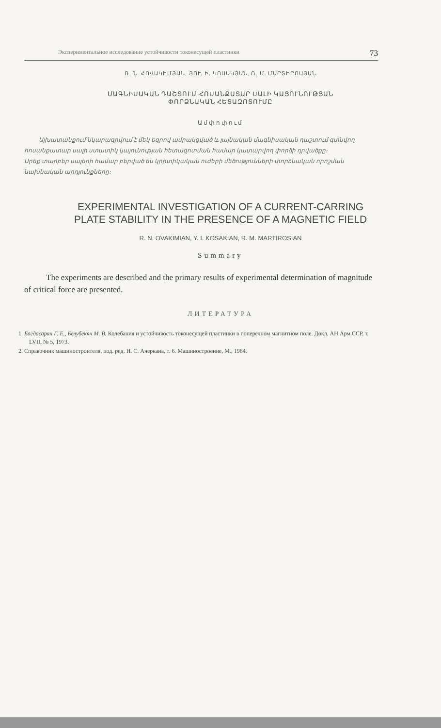Экспериментальное исследование устойчивости токонесущей пластинки 73
Ռ. Ն. ՀՈՎԱԿԻՄՅԱՆ, ՅՈՒ. Ի. ԿՈՍԱԿՅԱՆ, Ռ. Մ. ՄԱՐՏԻՐՈՍՅԱՆ
ՄԱԳՆԻՍԱԿԱՆ ԴԱՇՏՈՒՄ ՀՈՍԱՆՔԱՏԱՐ ՍԱԼԻ ԿԱՅՈՒՆՈՒԹՅԱՆ
ՓՈՐՁՆԱԿԱՆ ՀԵՏԱԶՈՏՈՒՄԸ
Ամփոփում
Այխատանքում նկարագրվում է մեկ եզրով ամրակցված և լայնական մագնիսական դաշտում գտնվող հոսանքատար սալի ստատիկ կայունության հետազոտման համար կատարվող փորձի դրվածքը։
Սրեք տարբեր սալերի համար բերված են կրիտիկական ուժերի մեծությունների փորձնական որոշման նախնական արդյունքները։
EXPERIMENTAL INVESTIGATION OF A CURRENT-CARRING
PLATE STABILITY IN THE PRESENCE OF A MAGNETIC FIELD
R. N. OVAKIMIAN, Y. I. KOSAKIAN, R. M. MARTIROSIAN
Summary
The experiments are described and the primary results of experimental determination of magnitude of critical force are presented.
ЛИТЕРАТУРА
1. Багдасарян Г. Е., Белубекян М. В. Колебания и устойчивость токонесущей пластинки в поперечном магнитном поле. Докл. АН Арм.ССР, т. LVII, № 5, 1973.
2. Справочник машиностроителя, под. ред. Н. С. Ачеркана, т. 6. Машиностроение, М., 1964.